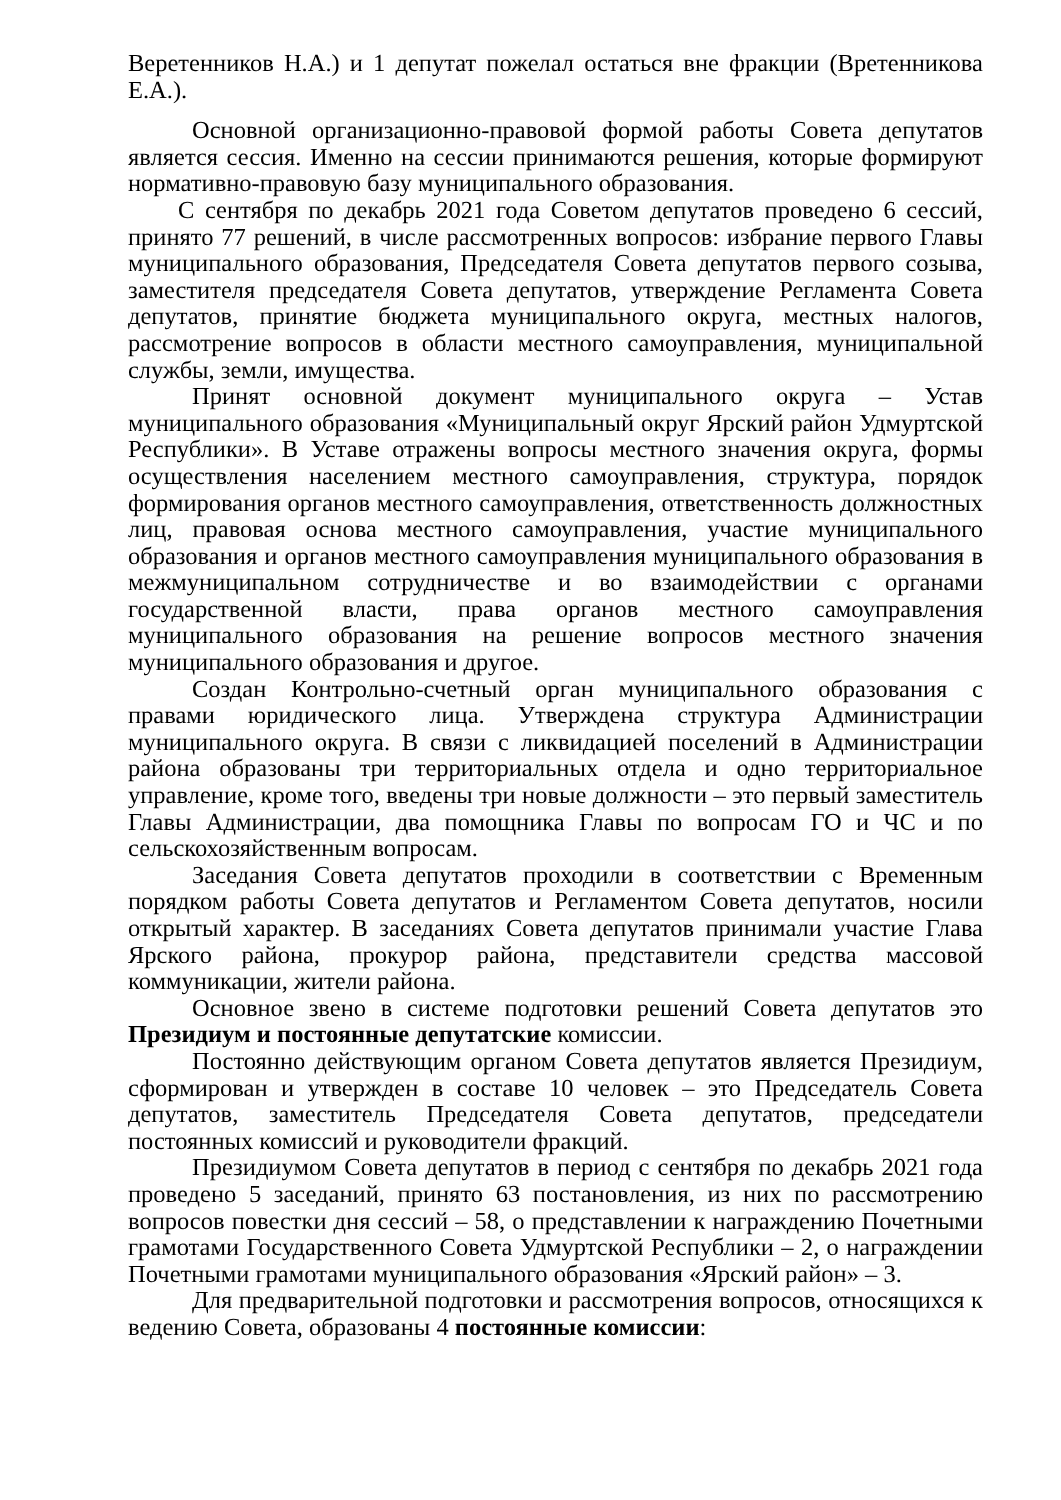Веретенников Н.А.) и 1 депутат пожелал остаться вне фракции (Вретенникова Е.А.).
Основной организационно-правовой формой работы Совета депутатов является сессия. Именно на сессии принимаются решения, которые формируют нормативно-правовую базу муниципального образования.
С сентября по декабрь 2021 года Советом депутатов проведено 6 сессий, принято 77 решений, в числе рассмотренных вопросов: избрание первого Главы муниципального образования, Председателя Совета депутатов первого созыва, заместителя председателя Совета депутатов, утверждение Регламента Совета депутатов, принятие бюджета муниципального округа, местных налогов, рассмотрение вопросов в области местного самоуправления, муниципальной службы, земли, имущества.
Принят основной документ муниципального округа – Устав муниципального образования «Муниципальный округ Ярский район Удмуртской Республики». В Уставе отражены вопросы местного значения округа, формы осуществления населением местного самоуправления, структура, порядок формирования органов местного самоуправления, ответственность должностных лиц, правовая основа местного самоуправления, участие муниципального образования и органов местного самоуправления муниципального образования в межмуниципальном сотрудничестве и во взаимодействии с органами государственной власти, права органов местного самоуправления муниципального образования на решение вопросов местного значения муниципального образования и другое.
Создан Контрольно-счетный орган муниципального образования с правами юридического лица. Утверждена структура Администрации муниципального округа. В связи с ликвидацией поселений в Администрации района образованы три территориальных отдела и одно территориальное управление, кроме того, введены три новые должности – это первый заместитель Главы Администрации, два помощника Главы по вопросам ГО и ЧС и по сельскохозяйственным вопросам.
Заседания Совета депутатов проходили в соответствии с Временным порядком работы Совета депутатов и Регламентом Совета депутатов, носили открытый характер. В заседаниях Совета депутатов принимали участие Глава Ярского района, прокурор района, представители средства массовой коммуникации, жители района.
Основное звено в системе подготовки решений Совета депутатов это Президиум и постоянные депутатские комиссии.
Постоянно действующим органом Совета депутатов является Президиум, сформирован и утвержден в составе 10 человек – это Председатель Совета депутатов, заместитель Председателя Совета депутатов, председатели постоянных комиссий и руководители фракций.
Президиумом Совета депутатов в период с сентября по декабрь 2021 года проведено 5 заседаний, принято 63 постановления, из них по рассмотрению вопросов повестки дня сессий – 58, о представлении к награждению Почетными грамотами Государственного Совета Удмуртской Республики – 2, о награждении Почетными грамотами муниципального образования «Ярский район» – 3.
Для предварительной подготовки и рассмотрения вопросов, относящихся к ведению Совета, образованы 4 постоянные комиссии: